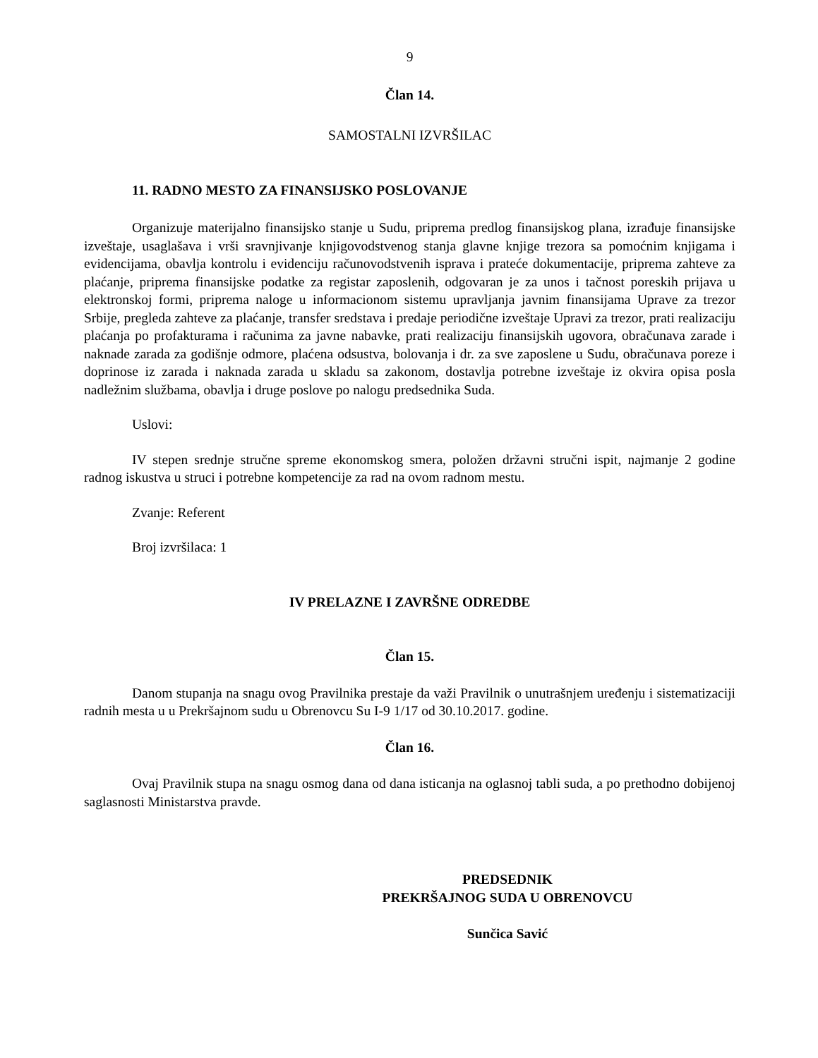9
Član 14.
SAMOSTALNI IZVRŠILAC
11. RADNO MESTO ZA FINANSIJSKO POSLOVANJE
Organizuje materijalno finansijsko stanje u Sudu, priprema predlog finansijskog plana, izrađuje finansijske izveštaje, usaglašava i vrši sravnjivanje knjigovodstvenog stanja glavne knjige trezora sa pomoćnim knjigama i evidencijama, obavlja kontrolu i evidenciju računovodstvenih isprava i prateće dokumentacije, priprema zahteve za plaćanje, priprema finansijske podatke za registar zaposlenih, odgovaran je za unos i tačnost poreskih prijava u elektronskoj formi, priprema naloge u informacionom sistemu upravljanja javnim finansijama Uprave za trezor Srbije, pregleda zahteve za plaćanje, transfer sredstava i predaje periodične izveštaje Upravi za trezor, prati realizaciju plaćanja po profakturama i računima za javne nabavke, prati realizaciju finansijskih ugovora, obračunava zarade i naknade zarada za godišnje odmore, plaćena odsustva, bolovanja i dr. za sve zaposlene u Sudu, obračunava poreze i doprinose iz zarada i naknada zarada u skladu sa zakonom, dostavlja potrebne izveštaje iz okvira opisa posla nadležnim službama, obavlja i druge poslove po nalogu predsednika Suda.
Uslovi:
IV stepen srednje stručne spreme ekonomskog smera, položen državni stručni ispit, najmanje 2 godine radnog iskustva u struci i potrebne kompetencije za rad na ovom radnom mestu.
Zvanje: Referent
Broj izvršilaca: 1
IV PRELAZNE I ZAVRŠNE ODREDBE
Član 15.
Danom stupanja na snagu ovog Pravilnika prestaje da važi Pravilnik o unutrašnjem uređenju i sistematizaciji radnih mesta u u Prekršajnom sudu u Obrenovcu Su I-9 1/17 od 30.10.2017. godine.
Član 16.
Ovaj Pravilnik stupa na snagu osmog dana od dana isticanja na oglasnoj tabli suda, a po prethodno dobijenoj saglasnosti Ministarstva pravde.
PREDSEDNIK
PREKRŠAJNOG SUDA U OBRENOVCU
Sunčica Savić